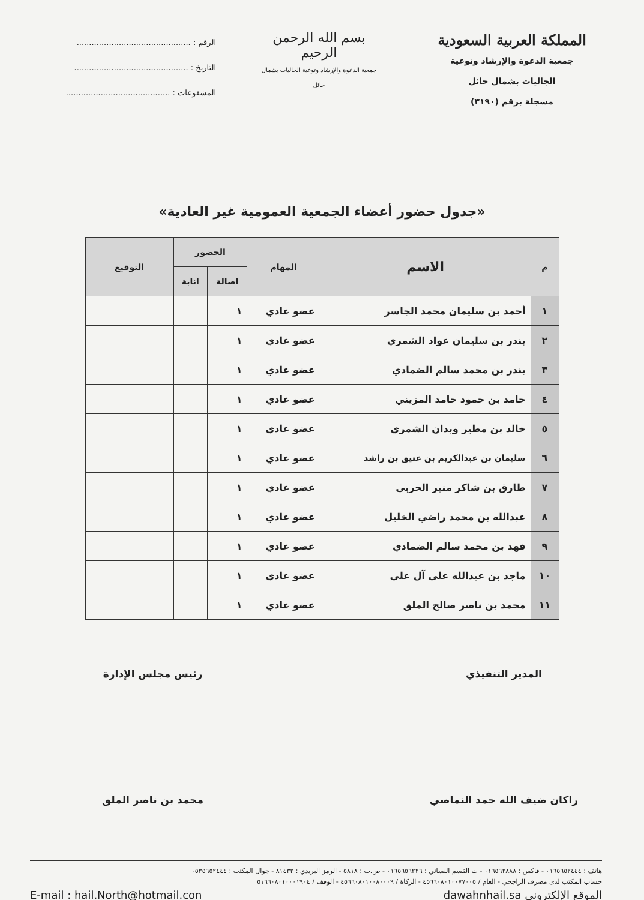المملكة العربية السعودية
جمعية الدعوة والإرشاد وتوعية
الجاليات بشمال حائل
مسجلة برقم (٣١٩٠)
بسم الله الرحمن الرحيم
جمعية الدعوة والإرشاد وتوعية الجاليات بشمال حائل
الرقم : ..............................................
التاريخ : ..............................................
المشفوعات : ..........................................
«جدول حضور أعضاء الجمعية العمومية غير العادية»
| م | الاسم | المهام | الحضور | | التوقيع |
| --- | --- | --- | --- | --- | --- |
| | | | اصالة | انابة | |
| ١ | أحمد بن سليمان محمد الجاسر | عضو عادي | ١ | | |
| ٢ | بندر بن سليمان عواد الشمري | عضو عادي | ١ | | |
| ٣ | بندر بن محمد سالم الضمادي | عضو عادي | ١ | | |
| ٤ | حامد بن حمود حامد المزيني | عضو عادي | ١ | | |
| ٥ | خالد بن مطير وبدان الشمري | عضو عادي | ١ | | |
| ٦ | سليمان بن عبدالكريم بن عتيق بن راشد | عضو عادي | ١ | | |
| ٧ | طارق بن شاكر منير الحربي | عضو عادي | ١ | | |
| ٨ | عبدالله بن محمد راضي الخليل | عضو عادي | ١ | | |
| ٩ | فهد بن محمد سالم الضمادي | عضو عادي | ١ | | |
| ١٠ | ماجد بن عبدالله علي آل علي | عضو عادي | ١ | | |
| ١١ | محمد بن ناصر صالح الملق | عضو عادي | ١ | | |
المدير التنفيذي
راكان ضيف الله حمد النماصي
رئيس مجلس الإدارة
محمد بن ناصر الملق
هاتف : ٠١٦٥٦٥٢٤٤٤ - فاكس : ٠١٦٥٦٢٨٨٨ - ت القسم النسائي : ٠١٦٥٦٥٦٢٢٦ - ص.ب : ٥٨١٨ - الرمز البريدي : ٨١٤٣٢ - جوال المكتب : ٠٥٣٥٦٥٢٤٤٤
حساب المكتب لدى مصرف الراجحي - العام / ٤٥٦٦٠٨٠١٠٠٧٧٠٠٥ - الزكاة / ٤٥٦٦٠٨٠١٠٠٨٠٠٠٩ - الوقف / ٥١٦٦٠٨٠١٠٠٠١٩٠٤
الموقع الإلكتروني dawahnhail.sa E-mail : hail.North@hotmail.con